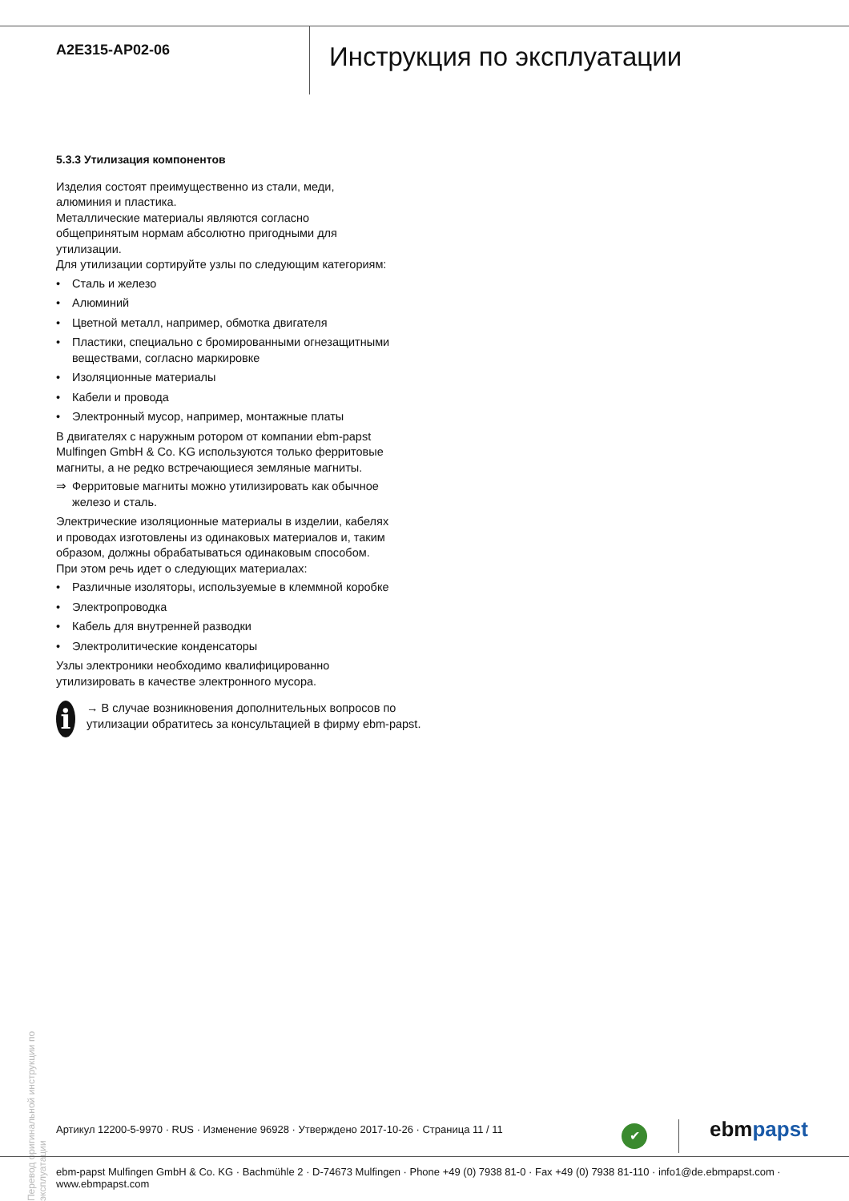A2E315-AP02-06
Инструкция по эксплуатации
5.3.3 Утилизация компонентов
Изделия состоят преимущественно из стали, меди, алюминия и пластика.
Металлические материалы являются согласно общепринятым нормам абсолютно пригодными для утилизации.
Для утилизации сортируйте узлы по следующим категориям:
• Сталь и железо
• Алюминий
• Цветной металл, например, обмотка двигателя
• Пластики, специально с бромированными огнезащитными веществами, согласно маркировке
• Изоляционные материалы
• Кабели и провода
• Электронный мусор, например, монтажные платы
В двигателях с наружным ротором от компании ebm-papst Mulfingen GmbH & Co. KG используются только ферритовые магниты, а не редко встречающиеся земляные магниты.
⇒ Ферритовые магниты можно утилизировать как обычное железо и сталь.
Электрические изоляционные материалы в изделии, кабелях и проводах изготовлены из одинаковых материалов и, таким образом, должны обрабатываться одинаковым способом.
При этом речь идет о следующих материалах:
• Различные изоляторы, используемые в клеммной коробке
• Электропроводка
• Кабель для внутренней разводки
• Электролитические конденсаторы
Узлы электроники необходимо квалифицированно утилизировать в качестве электронного мусора.
i
→ В случае возникновения дополнительных вопросов по утилизации обратитесь за консультацией в фирму ebm-papst.
Перевод оригинальной инструкции по эксплуатации
Артикул 12200-5-9970 · RUS · Изменение 96928 · Утверждено 2017-10-26 · Страница 11 / 11
✔ ebmpapst
ebm-papst Mulfingen GmbH & Co. KG · Bachmühle 2 · D-74673 Mulfingen · Phone +49 (0) 7938 81-0 · Fax +49 (0) 7938 81-110 · info1@de.ebmpapst.com · www.ebmpapst.com